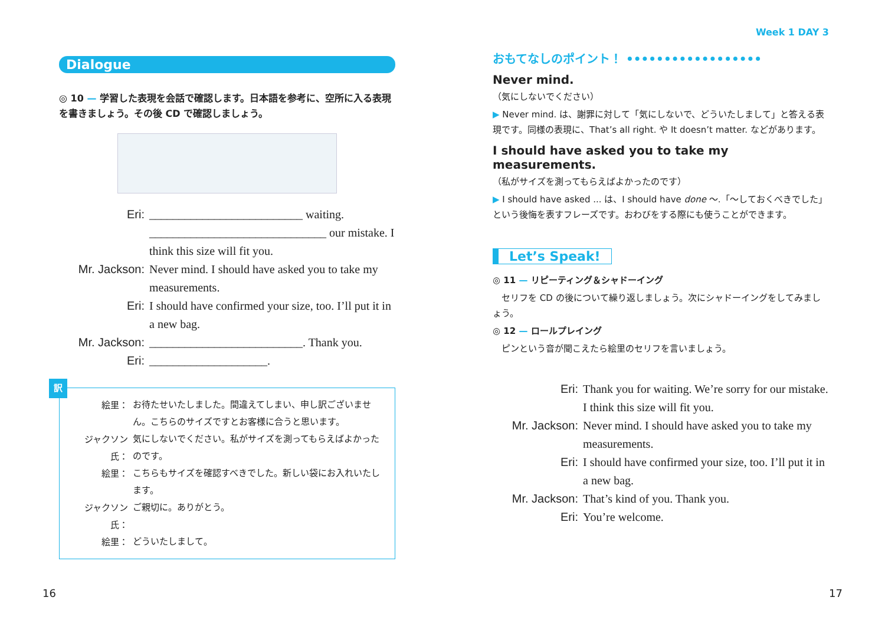Dialogue
◎ 10 — 学習した表現を会話で確認します。日本語を参考に、空所に入る表現を書きましょう。その後 CD で確認しましょう。
Eri: __________________________ waiting. ______________________________ our mistake. I think this size will fit you.
Mr. Jackson: Never mind. I should have asked you to take my measurements.
Eri: I should have confirmed your size, too. I’ll put it in a new bag.
Mr. Jackson: __________________________. Thank you.
Eri: ____________________.
訳
絵里： お待たせいたしました。間違えてしまい、申し訳ございません。こちらのサイズですとお客様に合うと思います。
ジャクソン氏： 気にしないでください。私がサイズを測ってもらえばよかったのです。
絵里： こちらもサイズを確認すべきでした。新しい袋にお入れいたします。
ジャクソン氏： ご親切に。ありがとう。
絵里： どういたしまして。
16
Week 1 DAY 3
おもてなしのポイント！ ••••••••••••••••••
Never mind.
（気にしないでください）
▶ Never mind. は、謝罪に対して「気にしないで、どういたしまして」と答える表現です。同様の表現に、That’s all right. や It doesn’t matter. などがあります。
I should have asked you to take my measurements.
（私がサイズを測ってもらえばよかったのです）
▶ I should have asked ... は、I should have done ～.「～しておくべきでした」という後悔を表すフレーズです。おわびをする際にも使うことができます。
Let’s Speak!
◎ 11 — リピーティング＆シャドーイング
　セリフを CD の後について繰り返しましょう。次にシャドーイングをしてみましょう。
◎ 12 — ロールプレイング
　ピンという音が聞こえたら絵里のセリフを言いましょう。
Eri: Thank you for waiting. We’re sorry for our mistake. I think this size will fit you.
Mr. Jackson: Never mind. I should have asked you to take my measurements.
Eri: I should have confirmed your size, too. I’ll put it in a new bag.
Mr. Jackson: That’s kind of you. Thank you.
Eri: You’re welcome.
17